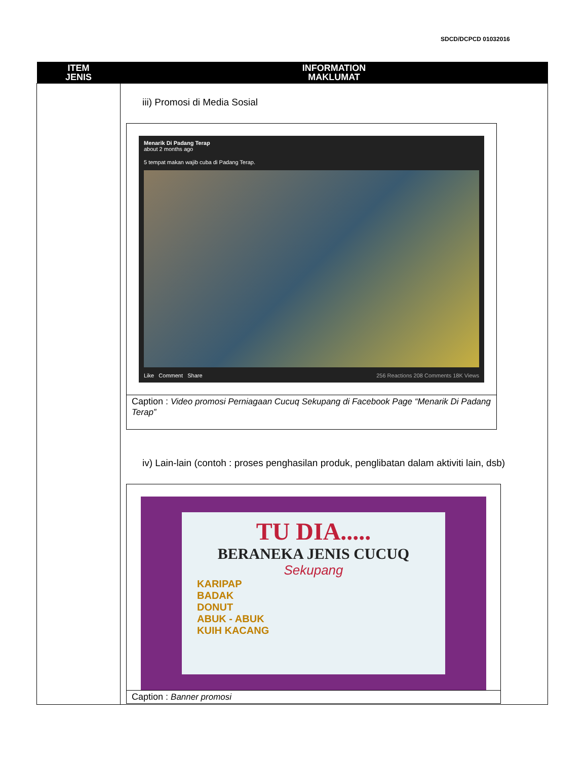SDCD/DCPCD 01032016
| ITEM JENIS | INFORMATION MAKLUMAT |
| --- | --- |
| | iii) Promosi di Media Sosial Menarik Di Padang Terap about 2 months ago 5 tempat makan wajib cuba di Padang Terap. Like Comment Share 256 Reactions 208 Comments 18K Views Caption : Video promosi Perniagaan Cucuq Sekupang di Facebook Page “Menarik Di Padang Terap” iv) Lain-lain (contoh : proses penghasilan produk, penglibatan dalam aktiviti lain, dsb) TU DIA..... BERANEKA JENIS CUCUQ Sekupang KARIPAP BADAK DONUT ABUK - ABUK KUIH KACANG Caption : Banner promosi |